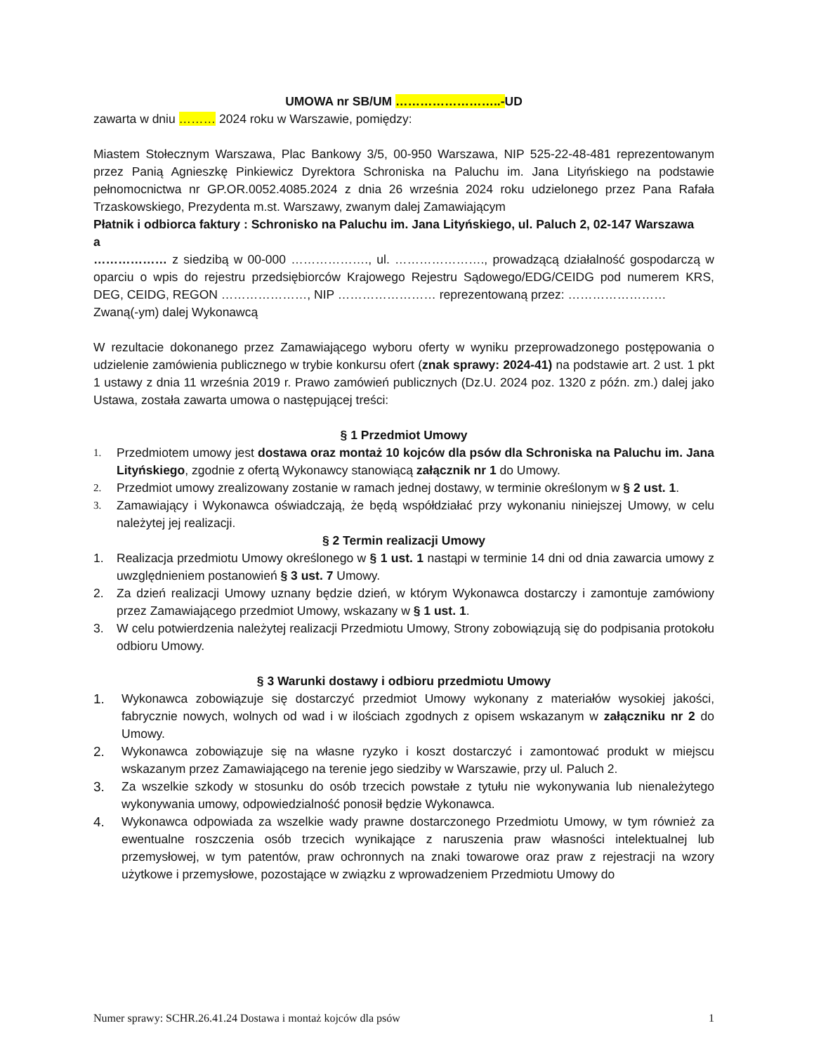UMOWA nr SB/UM ……………………..-UD
zawarta w dniu ……… 2024 roku w Warszawie, pomiędzy:
Miastem Stołecznym Warszawa, Plac Bankowy 3/5, 00-950 Warszawa, NIP 525-22-48-481 reprezentowanym przez Panią Agnieszkę Pinkiewicz Dyrektora Schroniska na Paluchu im. Jana Lityńskiego na podstawie pełnomocnictwa nr GP.OR.0052.4085.2024 z dnia 26 września 2024 roku udzielonego przez Pana Rafała Trzaskowskiego, Prezydenta m.st. Warszawy, zwanym dalej Zamawiającym
Płatnik i odbiorca faktury : Schronisko na Paluchu im. Jana Lityńskiego, ul. Paluch 2, 02-147 Warszawa
a
……………… z siedzibą w 00-000 ………………., ul. …………………., prowadzącą działalność gospodarczą w oparciu o wpis do rejestru przedsiębiorców Krajowego Rejestru Sądowego/EDG/CEIDG pod numerem KRS, DEG, CEIDG, REGON …………………, NIP …………………… reprezentowaną przez: ……………………
Zwaną(-ym) dalej Wykonawcą
W rezultacie dokonanego przez Zamawiającego wyboru oferty w wyniku przeprowadzonego postępowania o udzielenie zamówienia publicznego w trybie konkursu ofert (znak sprawy: 2024-41) na podstawie art. 2 ust. 1 pkt 1 ustawy z dnia 11 września 2019 r. Prawo zamówień publicznych (Dz.U. 2024 poz. 1320 z późn. zm.) dalej jako Ustawa, została zawarta umowa o następującej treści:
§ 1 Przedmiot Umowy
1. Przedmiotem umowy jest dostawa oraz montaż 10 kojców dla psów dla Schroniska na Paluchu im. Jana Lityńskiego, zgodnie z ofertą Wykonawcy stanowiącą załącznik nr 1 do Umowy.
2. Przedmiot umowy zrealizowany zostanie w ramach jednej dostawy, w terminie określonym w § 2 ust. 1.
3. Zamawiający i Wykonawca oświadczają, że będą współdziałać przy wykonaniu niniejszej Umowy, w celu należytej jej realizacji.
§ 2 Termin realizacji Umowy
1. Realizacja przedmiotu Umowy określonego w § 1 ust. 1 nastąpi w terminie 14 dni od dnia zawarcia umowy z uwzględnieniem postanowień § 3 ust. 7 Umowy.
2. Za dzień realizacji Umowy uznany będzie dzień, w którym Wykonawca dostarczy i zamontuje zamówiony przez Zamawiającego przedmiot Umowy, wskazany w § 1 ust. 1.
3. W celu potwierdzenia należytej realizacji Przedmiotu Umowy, Strony zobowiązują się do podpisania protokołu odbioru Umowy.
§ 3 Warunki dostawy i odbioru przedmiotu Umowy
1. Wykonawca zobowiązuje się dostarczyć przedmiot Umowy wykonany z materiałów wysokiej jakości, fabrycznie nowych, wolnych od wad i w ilościach zgodnych z opisem wskazanym w załączniku nr 2 do Umowy.
2. Wykonawca zobowiązuje się na własne ryzyko i koszt dostarczyć i zamontować produkt w miejscu wskazanym przez Zamawiającego na terenie jego siedziby w Warszawie, przy ul. Paluch 2.
3. Za wszelkie szkody w stosunku do osób trzecich powstałe z tytułu nie wykonywania lub nienależytego wykonywania umowy, odpowiedzialność ponosił będzie Wykonawca.
4. Wykonawca odpowiada za wszelkie wady prawne dostarczonego Przedmiotu Umowy, w tym również za ewentualne roszczenia osób trzecich wynikające z naruszenia praw własności intelektualnej lub przemysłowej, w tym patentów, praw ochronnych na znaki towarowe oraz praw z rejestracji na wzory użytkowe i przemysłowe, pozostające w związku z wprowadzeniem Przedmiotu Umowy do
Numer sprawy: SCHR.26.41.24 Dostawa i montaż kojców dla psów 1